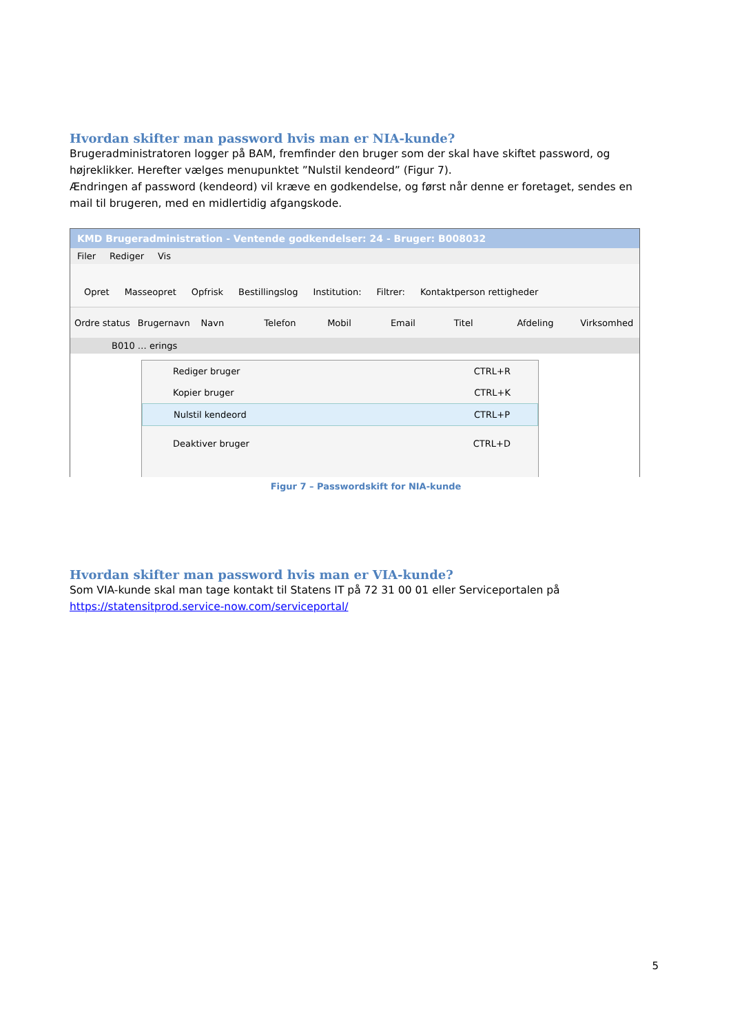Hvordan skifter man password hvis man er NIA-kunde?
Brugeradministratoren logger på BAM, fremfinder den bruger som der skal have skiftet password, og højreklikker. Herefter vælges menupunktet ”Nulstil kendeord” (Figur 7).
Ændringen af password (kendeord) vil kræve en godkendelse, og først når denne er foretaget, sendes en mail til brugeren, med en midlertidig afgangskode.
KMD Brugeradministration - Ventende godkendelser: 24 - Bruger: B008032
Filer Rediger Vis
Opret Masseopret Opfrisk Bestillingslog Institution: Filtrer: Kontaktperson rettigheder
Ordre status Brugernavn Navn Telefon Mobil Email Titel Afdeling Virksomhed
B010 … erings
Rediger bruger CTRL+R
Kopier bruger CTRL+K
Nulstil kendeord CTRL+P
Deaktiver bruger CTRL+D
Figur 7 – Passwordskift for NIA-kunde
Hvordan skifter man password hvis man er VIA-kunde?
Som VIA-kunde skal man tage kontakt til Statens IT på 72 31 00 01 eller Serviceportalen på https://statensitprod.service-now.com/serviceportal/
5